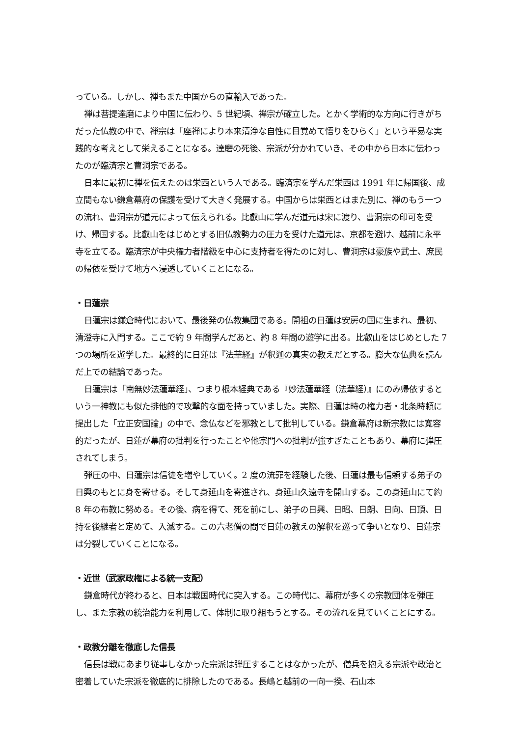っている。しかし、禅もまた中国からの直輸入であった。
禅は菩提達磨により中国に伝わり、5 世紀頃、禅宗が確立した。とかく学術的な方向に行きがちだった仏教の中で、禅宗は「座禅により本来清浄な自性に目覚めて悟りをひらく」という平易な実践的な考えとして栄えることになる。達磨の死後、宗派が分かれていき、その中から日本に伝わったのが臨済宗と曹洞宗である。
日本に最初に禅を伝えたのは栄西という人である。臨済宗を学んだ栄西は 1991 年に帰国後、成立間もない鎌倉幕府の保護を受けて大きく発展する。中国からは栄西とはまた別に、禅のもう一つの流れ、曹洞宗が道元によって伝えられる。比叡山に学んだ道元は宋に渡り、曹洞宗の印可を受け、帰国する。比叡山をはじめとする旧仏教勢力の圧力を受けた道元は、京都を避け、越前に永平寺を立てる。臨済宗が中央権力者階級を中心に支持者を得たのに対し、曹洞宗は豪族や武士、庶民の帰依を受けて地方へ浸透していくことになる。
・日蓮宗
日蓮宗は鎌倉時代において、最後発の仏教集団である。開祖の日蓮は安房の国に生まれ、最初、清澄寺に入門する。ここで約 9 年間学んだあと、約 8 年間の遊学に出る。比叡山をはじめとした 7 つの場所を遊学した。最終的に日蓮は『法華経』が釈迦の真実の教えだとする。膨大な仏典を読んだ上での結論であった。
日蓮宗は「南無妙法蓮華経」、つまり根本経典である『妙法蓮華経（法華経）』にのみ帰依するという一神教にも似た排他的で攻撃的な面を持っていました。実際、日蓮は時の権力者・北条時頼に提出した「立正安国論」の中で、念仏などを邪教として批判している。鎌倉幕府は新宗教には寛容的だったが、日蓮が幕府の批判を行ったことや他宗門への批判が強すぎたこともあり、幕府に弾圧されてしまう。
弾圧の中、日蓮宗は信徒を増やしていく。2 度の流罪を経験した後、日蓮は最も信頼する弟子の日興のもとに身を寄せる。そして身延山を寄進され、身延山久遠寺を開山する。この身延山にて約 8 年の布教に努める。その後、病を得て、死を前にし、弟子の日興、日昭、日朗、日向、日頂、日持を後継者と定めて、入滅する。この六老僧の間で日蓮の教えの解釈を巡って争いとなり、日蓮宗は分裂していくことになる。
・近世（武家政権による統一支配）
鎌倉時代が終わると、日本は戦国時代に突入する。この時代に、幕府が多くの宗教団体を弾圧し、また宗教の統治能力を利用して、体制に取り組もうとする。その流れを見ていくことにする。
・政教分離を徹底した信長
信長は戦にあまり従事しなかった宗派は弾圧することはなかったが、僧兵を抱える宗派や政治と密着していた宗派を徹底的に排除したのである。長嶋と越前の一向一揆、石山本